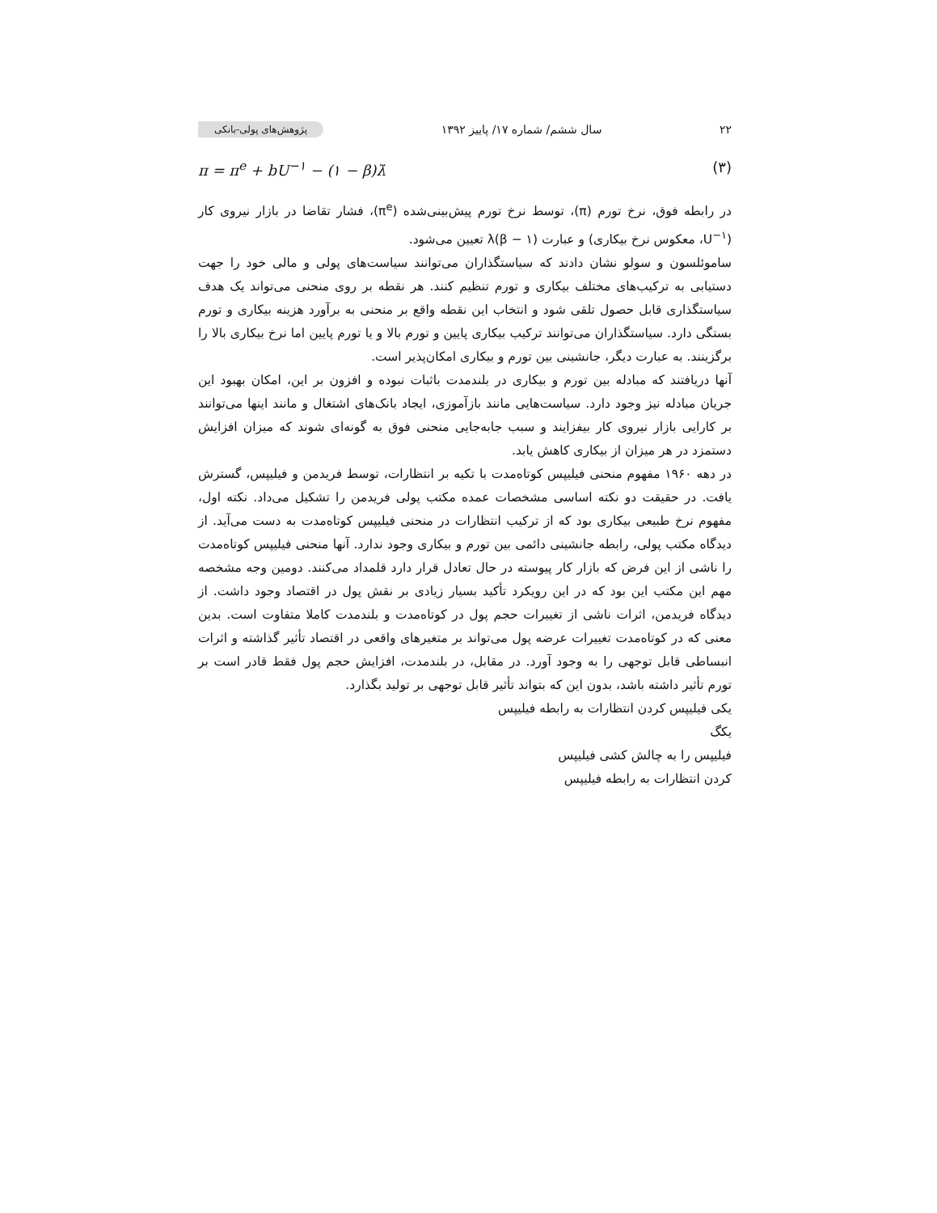۲۲ سال ششم/ شماره ۱۷/ پاییز ۱۳۹۲ پژوهش‌های پولی-بانکی
(۳) π = π<sup>e</sup> + bU<sup>−۱</sup> − (۱ − β)λ̇
در رابطه فوق، نرخ تورم (π)، توسط نرخ تورم پیش‌بینی‌شده (π<sup>e</sup>)، فشار تقاضا در بازار نیروی کار (U<sup>−۱</sup>، معکوس نرخ بیکاری) و عبارت λ(β − ۱) تعیین می‌شود.
ساموئلسون و سولو نشان دادند که سیاستگذاران می‌توانند سیاست‌های پولی و مالی خود را جهت دستیابی به ترکیب‌های مختلف بیکاری و تورم تنظیم کنند. هر نقطه بر روی منحنی می‌تواند یک هدف سیاستگذاری قابل حصول تلقی شود و انتخاب این نقطه واقع بر منحنی به برآورد هزینه بیکاری و تورم بستگی دارد. سیاستگذاران می‌توانند ترکیب بیکاری پایین و تورم بالا و یا تورم پایین اما نرخ بیکاری بالا را برگزینند. به عبارت دیگر، جانشینی بین تورم و بیکاری امکان‌پذیر است.
آنها دریافتند که مبادله بین تورم و بیکاری در بلندمدت باثبات نبوده و افزون بر این، امکان بهبود این جریان مبادله نیز وجود دارد. سیاست‌هایی مانند بازآموزی، ایجاد بانک‌های اشتغال و مانند اینها می‌توانند بر کارایی بازار نیروی کار بیفزایند و سبب جابه‌جایی منحنی فوق به گونه‌ای شوند که میزان افزایش دستمزد در هر میزان از بیکاری کاهش یابد.
در دهه ۱۹۶۰ مفهوم منحنی فیلیپس کوتاه‌مدت با تکیه بر انتظارات، توسط فریدمن و فیلیپس، گسترش یافت. در حقیقت دو نکته اساسی مشخصات عمده مکتب پولی فریدمن را تشکیل می‌داد. نکته اول، مفهوم نرخ طبیعی بیکاری بود که از ترکیب انتظارات در منحنی فیلیپس کوتاه‌مدت به دست می‌آید. از دیدگاه مکتب پولی، رابطه جانشینی دائمی بین تورم و بیکاری وجود ندارد. آنها منحنی فیلیپس کوتاه‌مدت را ناشی از این فرض که بازار کار پیوسته در حال تعادل قرار دارد قلمداد می‌کنند. دومین وجه مشخصه مهم این مکتب این بود که در این رویکرد تأکید بسیار زیادی بر نقش پول در اقتصاد وجود داشت. از دیدگاه فریدمن، اثرات ناشی از تغییرات حجم پول در کوتاه‌مدت و بلندمدت کاملا متفاوت است. بدین معنی که در کوتاه‌مدت تغییرات عرضه پول می‌تواند بر متغیرهای واقعی در اقتصاد تأثیر گذاشته و اثرات انبساطی قابل توجهی را به وجود آورد. در مقابل، در بلندمدت، افزایش حجم پول فقط قادر است بر تورم تأثیر داشته باشد، بدون این که بتواند تأثیر قابل توجهی بر تولید بگذارد.
یکی فیلیپس کردن انتظارات به رابطه فیلیپس
یکگ
فیلیپس را به چالش کشی فیلیپس
کردن انتظارات به رابطه فیلیپس